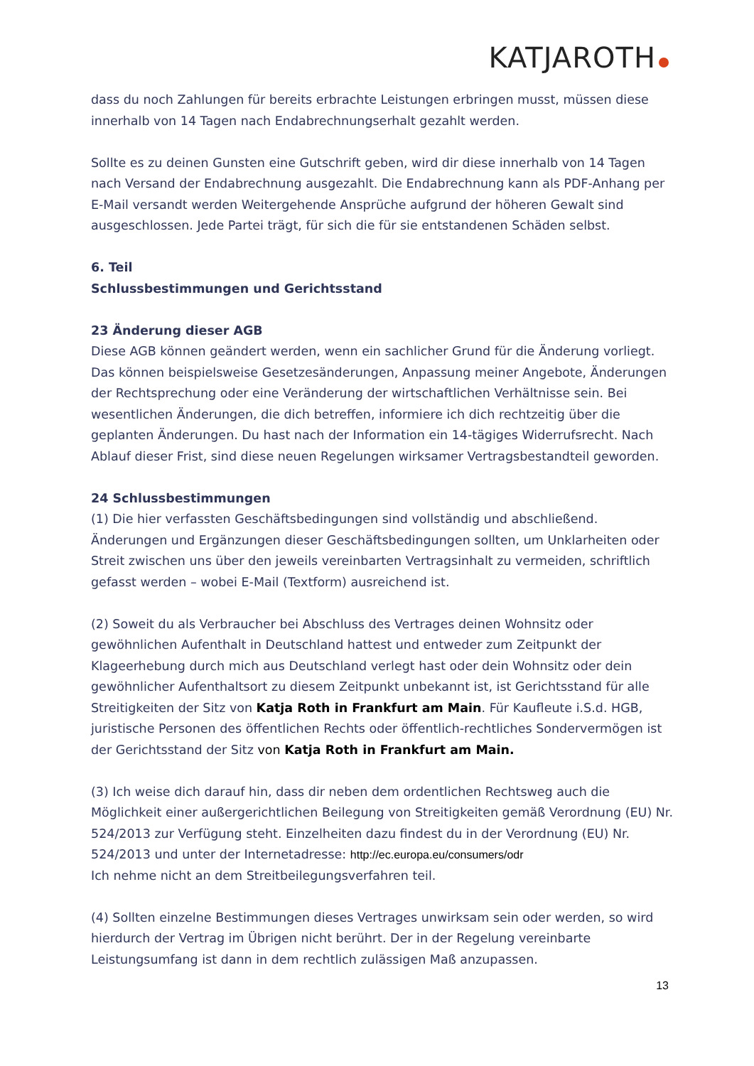KATJAROTH
dass du noch Zahlungen für bereits erbrachte Leistungen erbringen musst, müssen diese innerhalb von 14 Tagen nach Endabrechnungserhalt gezahlt werden.
Sollte es zu deinen Gunsten eine Gutschrift geben, wird dir diese innerhalb von 14 Tagen nach Versand der Endabrechnung ausgezahlt. Die Endabrechnung kann als PDF-Anhang per E-Mail versandt werden Weitergehende Ansprüche aufgrund der höheren Gewalt sind ausgeschlossen. Jede Partei trägt, für sich die für sie entstandenen Schäden selbst.
6. Teil
Schlussbestimmungen und Gerichtsstand
23 Änderung dieser AGB
Diese AGB können geändert werden, wenn ein sachlicher Grund für die Änderung vorliegt. Das können beispielsweise Gesetzesänderungen, Anpassung meiner Angebote, Änderungen der Rechtsprechung oder eine Veränderung der wirtschaftlichen Verhältnisse sein. Bei wesentlichen Änderungen, die dich betreffen, informiere ich dich rechtzeitig über die geplanten Änderungen. Du hast nach der Information ein 14-tägiges Widerrufsrecht. Nach Ablauf dieser Frist, sind diese neuen Regelungen wirksamer Vertragsbestandteil geworden.
24 Schlussbestimmungen
(1) Die hier verfassten Geschäftsbedingungen sind vollständig und abschließend. Änderungen und Ergänzungen dieser Geschäftsbedingungen sollten, um Unklarheiten oder Streit zwischen uns über den jeweils vereinbarten Vertragsinhalt zu vermeiden, schriftlich gefasst werden – wobei E-Mail (Textform) ausreichend ist.
(2) Soweit du als Verbraucher bei Abschluss des Vertrages deinen Wohnsitz oder gewöhnlichen Aufenthalt in Deutschland hattest und entweder zum Zeitpunkt der Klageerhebung durch mich aus Deutschland verlegt hast oder dein Wohnsitz oder dein gewöhnlicher Aufenthaltsort zu diesem Zeitpunkt unbekannt ist, ist Gerichtsstand für alle Streitigkeiten der Sitz von Katja Roth in Frankfurt am Main. Für Kaufleute i.S.d. HGB, juristische Personen des öffentlichen Rechts oder öffentlich-rechtliches Sondervermögen ist der Gerichtsstand der Sitz von Katja Roth in Frankfurt am Main.
(3) Ich weise dich darauf hin, dass dir neben dem ordentlichen Rechtsweg auch die Möglichkeit einer außergerichtlichen Beilegung von Streitigkeiten gemäß Verordnung (EU) Nr. 524/2013 zur Verfügung steht. Einzelheiten dazu findest du in der Verordnung (EU) Nr. 524/2013 und unter der Internetadresse: http://ec.europa.eu/consumers/odr
Ich nehme nicht an dem Streitbeilegungsverfahren teil.
(4) Sollten einzelne Bestimmungen dieses Vertrages unwirksam sein oder werden, so wird hierdurch der Vertrag im Übrigen nicht berührt. Der in der Regelung vereinbarte Leistungsumfang ist dann in dem rechtlich zulässigen Maß anzupassen.
13